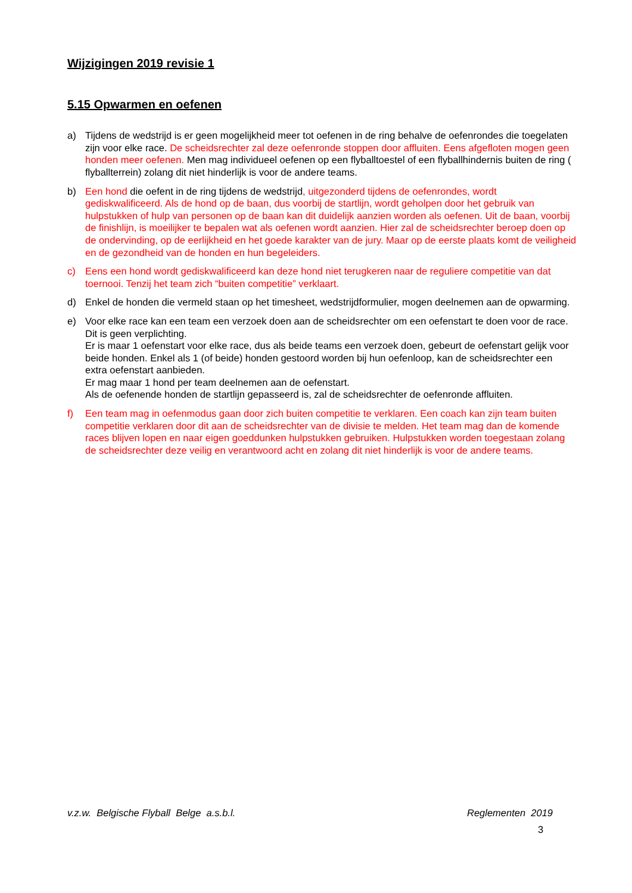Wijzigingen 2019 revisie 1
5.15 Opwarmen en oefenen
a) Tijdens de wedstrijd is er geen mogelijkheid meer tot oefenen in de ring behalve de oefenrondes die toegelaten zijn voor elke race. De scheidsrechter zal deze oefenronde stoppen door affluiten. Eens afgefloten mogen geen honden meer oefenen. Men mag individueel oefenen op een flyballtoestel of een flyballhindernis buiten de ring ( flyballterrein) zolang dit niet hinderlijk is voor de andere teams.
b) Een hond die oefent in de ring tijdens de wedstrijd, uitgezonderd tijdens de oefenrondes, wordt gediskwalificeerd. Als de hond op de baan, dus voorbij de startlijn, wordt geholpen door het gebruik van hulpstukken of hulp van personen op de baan kan dit duidelijk aanzien worden als oefenen. Uit de baan, voorbij de finishlijn, is moeilijker te bepalen wat als oefenen wordt aanzien. Hier zal de scheidsrechter beroep doen op de ondervinding, op de eerlijkheid en het goede karakter van de jury. Maar op de eerste plaats komt de veiligheid en de gezondheid van de honden en hun begeleiders.
c) Eens een hond wordt gediskwalificeerd kan deze hond niet terugkeren naar de reguliere competitie van dat toernooi. Tenzij het team zich “buiten competitie” verklaart.
d) Enkel de honden die vermeld staan op het timesheet, wedstrijdformulier, mogen deelnemen aan de opwarming.
e) Voor elke race kan een team een verzoek doen aan de scheidsrechter om een oefenstart te doen voor de race. Dit is geen verplichting.
Er is maar 1 oefenstart voor elke race, dus als beide teams een verzoek doen, gebeurt de oefenstart gelijk voor beide honden. Enkel als 1 (of beide) honden gestoord worden bij hun oefenloop, kan de scheidsrechter een extra oefenstart aanbieden.
Er mag maar 1 hond per team deelnemen aan de oefenstart.
Als de oefenende honden de startlijn gepasseerd is, zal de scheidsrechter de oefenronde affluiten.
f) Een team mag in oefenmodus gaan door zich buiten competitie te verklaren. Een coach kan zijn team buiten competitie verklaren door dit aan de scheidsrechter van de divisie te melden. Het team mag dan de komende races blijven lopen en naar eigen goeddunken hulpstukken gebruiken. Hulpstukken worden toegestaan zolang de scheidsrechter deze veilig en verantwoord acht en zolang dit niet hinderlijk is voor de andere teams.
v.z.w. Belgische Flyball Belge a.s.b.l. Reglementen 2019
3